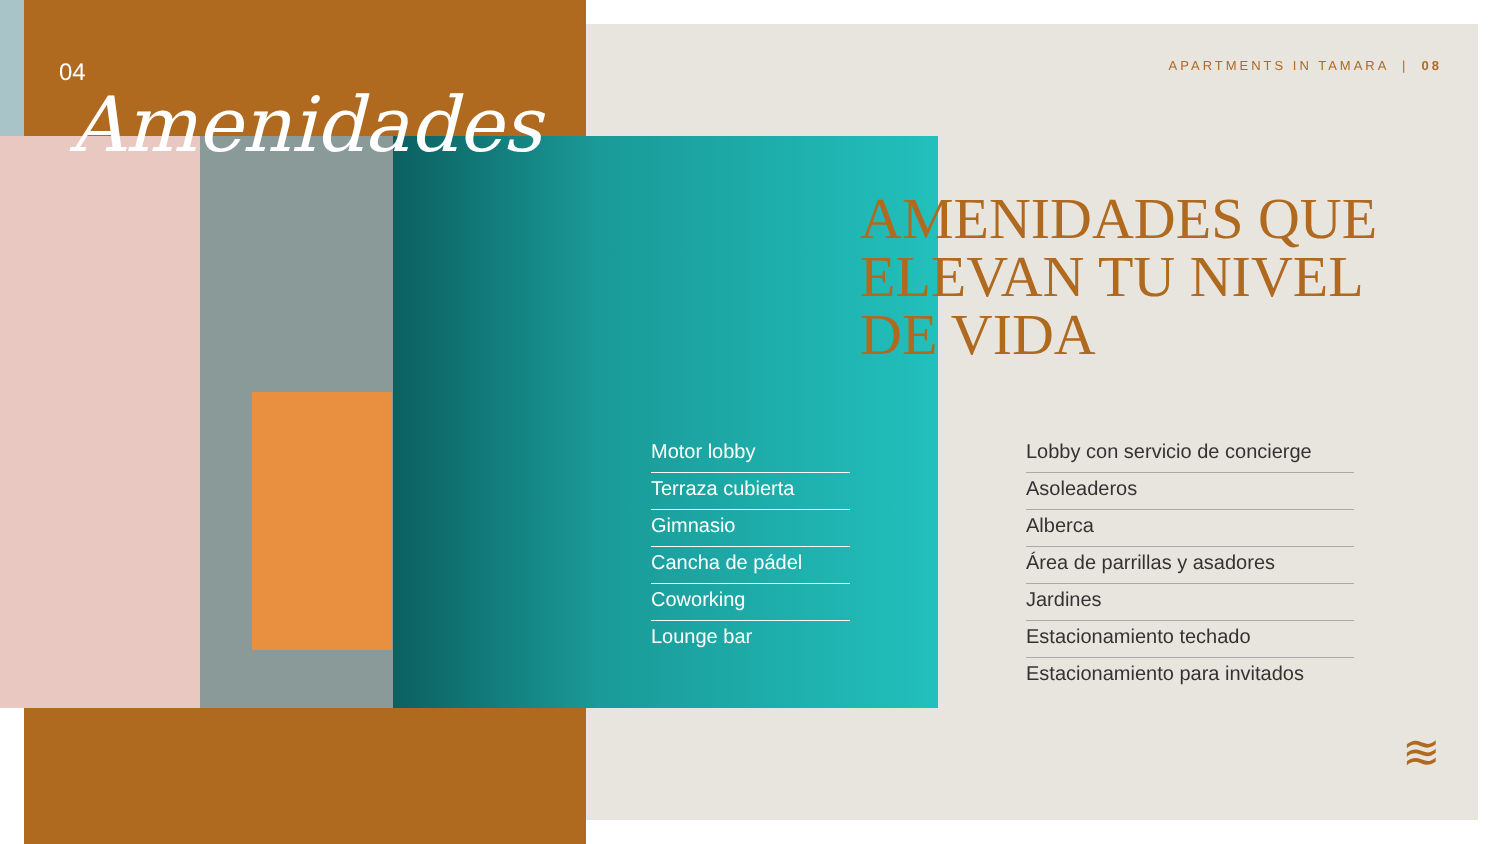04
Amenidades
APARTMENTS IN TAMARA | 08
AMENIDADES QUE ELEVAN TU NIVEL DE VIDA
Motor lobby
Terraza cubierta
Gimnasio
Cancha de pádel
Coworking
Lounge bar
Lobby con servicio de concierge
Asoleaderos
Alberca
Área de parrillas y asadores
Jardines
Estacionamiento techado
Estacionamiento para invitados
≋